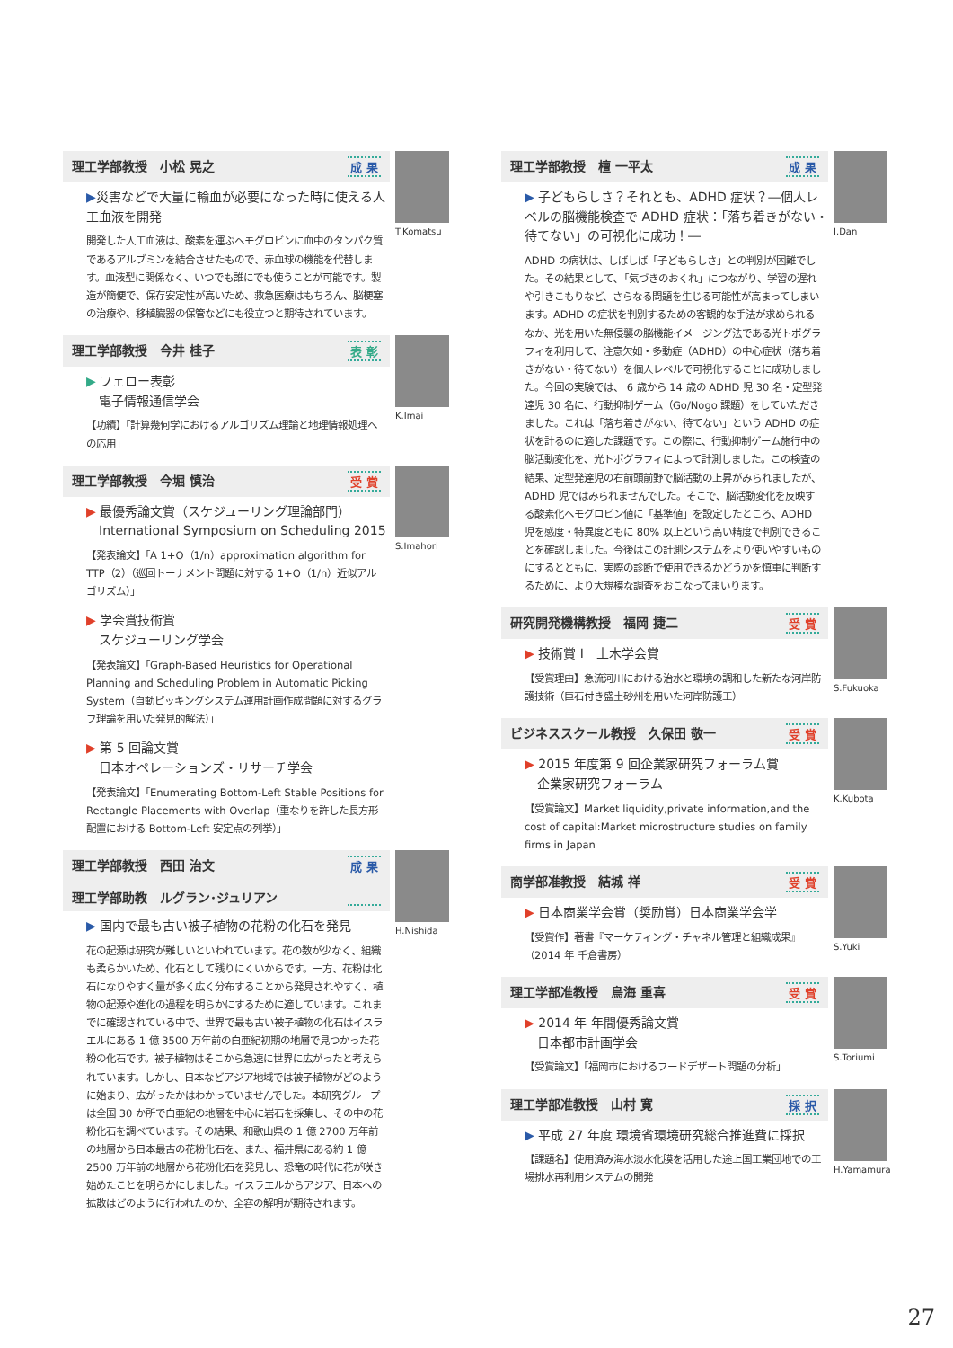理工学部教授　小松 晃之 成 果
▶災害などで大量に輸血が必要になった時に使える人工血液を開発
開発した人工血液は、酸素を運ぶヘモグロビンに血中のタンパク質であるアルブミンを結合させたもので、赤血球の機能を代替します。血液型に関係なく、いつでも誰にでも使うことが可能です。製造が簡便で、保存安定性が高いため、救急医療はもちろん、脳梗塞の治療や、移植臓器の保管などにも役立つと期待されています。
T.Komatsu
理工学部教授　今井 桂子 表 彰
▶ フェロー表彰
　電子情報通信学会
【功績】「計算幾何学におけるアルゴリズム理論と地理情報処理への応用」
K.Imai
理工学部教授　今堀 慎治 受 賞
▶ 最優秀論文賞（スケジューリング理論部門）
　International Symposium on Scheduling 2015
【発表論文】「A 1+O（1/n）approximation algorithm for TTP（2）（巡回トーナメント問題に対する 1+O（1/n）近似アルゴリズム）」
▶ 学会賞技術賞
　スケジューリング学会
【発表論文】「Graph-Based Heuristics for Operational Planning and Scheduling Problem in Automatic Picking System（自動ピッキングシステム運用計画作成問題に対するグラフ理論を用いた発見的解法）」
▶ 第 5 回論文賞
　日本オペレーションズ・リサーチ学会
【発表論文】「Enumerating Bottom-Left Stable Positions for Rectangle Placements with Overlap（重なりを許した長方形配置における Bottom-Left 安定点の列挙）」
S.Imahori
理工学部教授　西田 治文
理工学部助教　ルグラン･ジュリアン 成 果
▶ 国内で最も古い被子植物の花粉の化石を発見
花の起源は研究が難しいといわれています。花の数が少なく、組織も柔らかいため、化石として残りにくいからです。一方、花粉は化石になりやすく量が多く広く分布することから発見されやすく、植物の起源や進化の過程を明らかにするために適しています。これまでに確認されている中で、世界で最も古い被子植物の化石はイスラエルにある 1 億 3500 万年前の白亜紀初期の地層で見つかった花粉の化石です。被子植物はそこから急速に世界に広がったと考えられています。しかし、日本などアジア地域では被子植物がどのように始まり、広がったかはわかっていませんでした。本研究グループは全国 30 か所で白亜紀の地層を中心に岩石を採集し、その中の花粉化石を調べています。その結果、和歌山県の 1 億 2700 万年前の地層から日本最古の花粉化石を、また、福井県にある約 1 億 2500 万年前の地層から花粉化石を発見し、恐竜の時代に花が咲き始めたことを明らかにしました。イスラエルからアジア、日本への拡散はどのように行われたのか、全容の解明が期待されます。
H.Nishida
理工学部教授　檀 一平太 成 果
▶ 子どもらしさ？それとも、ADHD 症状？―個人レベルの脳機能検査で ADHD 症状：「落ち着きがない・待てない」の可視化に成功！―
ADHD の病状は、しばしば「子どもらしさ」との判別が困難でした。その結果として､「気づきのおくれ」につながり、学習の遅れや引きこもりなど、さらなる問題を生じる可能性が高まってしまいます。ADHD の症状を判別するための客観的な手法が求められるなか、光を用いた無侵襲の脳機能イメージング法である光トポグラフィを利用して、注意欠如・多動症（ADHD）の中心症状（落ち着きがない・待てない）を個人レベルで可視化することに成功しました。今回の実験では、 6 歳から 14 歳の ADHD 児 30 名・定型発達児 30 名に、行動抑制ゲーム（Go/Nogo 課題）をしていただきました。これは「落ち着きがない、待てない」という ADHD の症状を計るのに適した課題です。この際に、行動抑制ゲーム施行中の脳活動変化を、光トポグラフィによって計測しました。この検査の結果、定型発達児の右前頭前野で脳活動の上昇がみられましたが、ADHD 児ではみられませんでした。そこで、脳活動変化を反映する酸素化ヘモグロビン値に「基準値」を設定したところ、ADHD 児を感度・特異度ともに 80% 以上という高い精度で判別できることを確認しました。今後はこの計測システムをより使いやすいものにするとともに、実際の診断で使用できるかどうかを慎重に判断するために、より大規模な調査をおこなってまいります。
I.Dan
研究開発機構教授　福岡 捷二 受 賞
▶ 技術賞 I　土木学会賞
【受賞理由】急流河川における治水と環境の調和した新たな河岸防護技術（巨石付き盛土砂州を用いた河岸防護工）
S.Fukuoka
ビジネススクール教授　久保田 敬一 受 賞
▶ 2015 年度第 9 回企業家研究フォーラム賞
　企業家研究フォーラム
【受賞論文】Market liquidity,private information,and the cost of capital:Market microstructure studies on family firms in Japan
K.Kubota
商学部准教授　結城 祥 受 賞
▶ 日本商業学会賞（奨励賞）日本商業学会学
【受賞作】著書『マーケティング・チャネル管理と組織成果』（2014 年 千倉書房）
S.Yuki
理工学部准教授　鳥海 重喜 受 賞
▶ 2014 年 年間優秀論文賞
　日本都市計画学会
【受賞論文】「福岡市におけるフードデザート問題の分析」
S.Toriumi
理工学部准教授　山村 寛 採 択
▶ 平成 27 年度 環境省環境研究総合推進費に採択
【課題名】使用済み海水淡水化膜を活用した途上国工業団地での工場排水再利用システムの開発
H.Yamamura
27